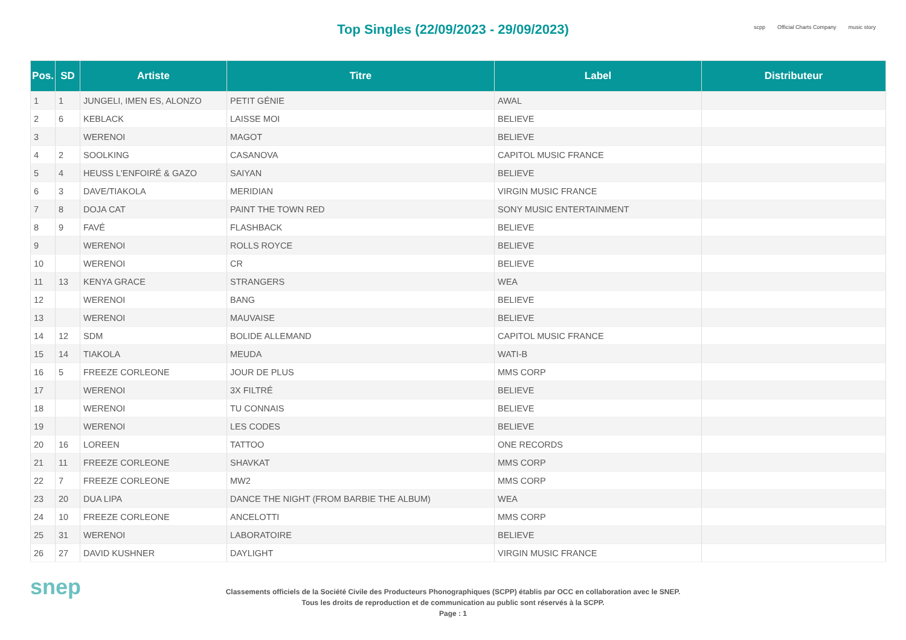Top Singles (22/09/2023 - 29/09/2023)
scpp Official Charts Company music story
| Pos. | SD | Artiste | Titre | Label | Distributeur |
| --- | --- | --- | --- | --- | --- |
| 1 | 1 | JUNGELI, IMEN ES, ALONZO | PETIT GÉNIE | AWAL | |
| 2 | 6 | KEBLACK | LAISSE MOI | BELIEVE | |
| 3 | | WERENOI | MAGOT | BELIEVE | |
| 4 | 2 | SOOLKING | CASANOVA | CAPITOL MUSIC FRANCE | |
| 5 | 4 | HEUSS L'ENFOIRÉ & GAZO | SAIYAN | BELIEVE | |
| 6 | 3 | DAVE/TIAKOLA | MERIDIAN | VIRGIN MUSIC FRANCE | |
| 7 | 8 | DOJA CAT | PAINT THE TOWN RED | SONY MUSIC ENTERTAINMENT | |
| 8 | 9 | FAVÉ | FLASHBACK | BELIEVE | |
| 9 | | WERENOI | ROLLS ROYCE | BELIEVE | |
| 10 | | WERENOI | CR | BELIEVE | |
| 11 | 13 | KENYA GRACE | STRANGERS | WEA | |
| 12 | | WERENOI | BANG | BELIEVE | |
| 13 | | WERENOI | MAUVAISE | BELIEVE | |
| 14 | 12 | SDM | BOLIDE ALLEMAND | CAPITOL MUSIC FRANCE | |
| 15 | 14 | TIAKOLA | MEUDA | WATI-B | |
| 16 | 5 | FREEZE CORLEONE | JOUR DE PLUS | MMS CORP | |
| 17 | | WERENOI | 3X FILTRÉ | BELIEVE | |
| 18 | | WERENOI | TU CONNAIS | BELIEVE | |
| 19 | | WERENOI | LES CODES | BELIEVE | |
| 20 | 16 | LOREEN | TATTOO | ONE RECORDS | |
| 21 | 11 | FREEZE CORLEONE | SHAVKAT | MMS CORP | |
| 22 | 7 | FREEZE CORLEONE | MW2 | MMS CORP | |
| 23 | 20 | DUA LIPA | DANCE THE NIGHT (FROM BARBIE THE ALBUM) | WEA | |
| 24 | 10 | FREEZE CORLEONE | ANCELOTTI | MMS CORP | |
| 25 | 31 | WERENOI | LABORATOIRE | BELIEVE | |
| 26 | 27 | DAVID KUSHNER | DAYLIGHT | VIRGIN MUSIC FRANCE | |
snep
Classements officiels de la Société Civile des Producteurs Phonographiques (SCPP) établis par OCC en collaboration avec le SNEP.
Tous les droits de reproduction et de communication au public sont réservés à la SCPP.
Page : 1